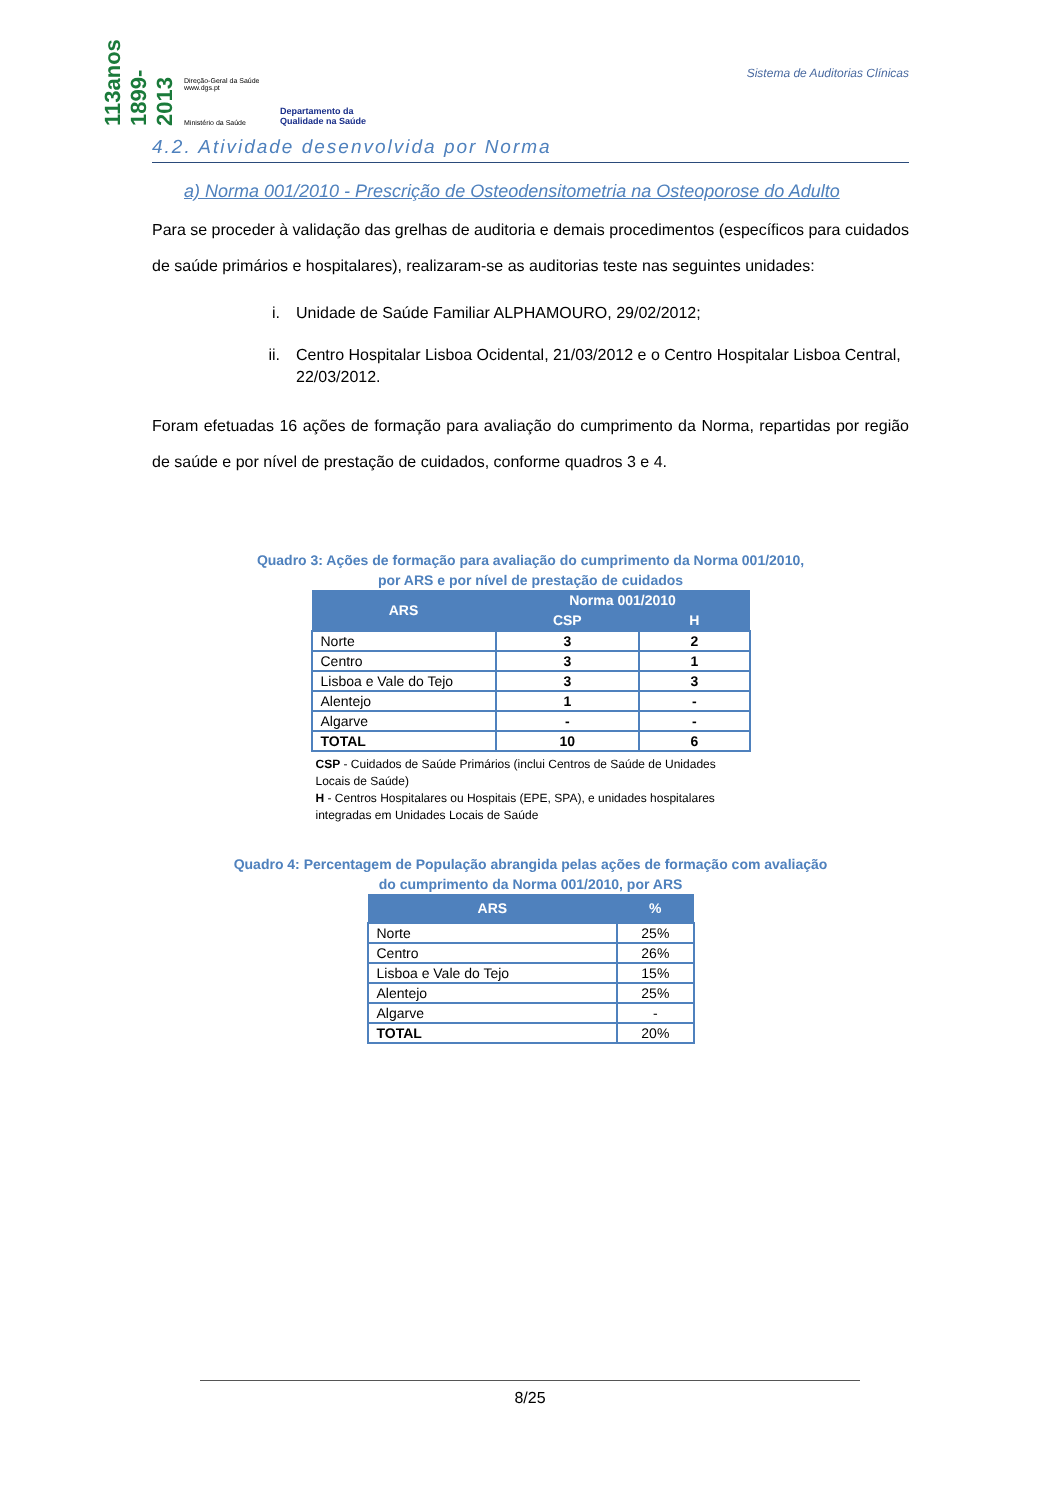113anos 1899-2013
Direção-Geral da Saúde www.dgs.pt
Ministério da Saúde
Departamento da
Qualidade na Saúde
Sistema de Auditorias Clínicas
4.2. Atividade desenvolvida por Norma
a) Norma 001/2010 - Prescrição de Osteodensitometria na Osteoporose do Adulto
Para se proceder à validação das grelhas de auditoria e demais procedimentos (específicos para cuidados de saúde primários e hospitalares), realizaram-se as auditorias teste nas seguintes unidades:
i. Unidade de Saúde Familiar ALPHAMOURO, 29/02/2012;
ii. Centro Hospitalar Lisboa Ocidental, 21/03/2012 e o Centro Hospitalar Lisboa Central, 22/03/2012.
Foram efetuadas 16 ações de formação para avaliação do cumprimento da Norma, repartidas por região de saúde e por nível de prestação de cuidados, conforme quadros 3 e 4.
Quadro 3: Ações de formação para avaliação do cumprimento da Norma 001/2010,
por ARS e por nível de prestação de cuidados
| ARS | Norma 001/2010 | |
| --- | --- | --- |
| | CSP | H |
| Norte | 3 | 2 |
| Centro | 3 | 1 |
| Lisboa e Vale do Tejo | 3 | 3 |
| Alentejo | 1 | - |
| Algarve | - | - |
| TOTAL | 10 | 6 |
CSP - Cuidados de Saúde Primários (inclui Centros de Saúde de Unidades Locais de Saúde)
H - Centros Hospitalares ou Hospitais (EPE, SPA), e unidades hospitalares integradas em Unidades Locais de Saúde
Quadro 4: Percentagem de População abrangida pelas ações de formação com avaliação
do cumprimento da Norma 001/2010, por ARS
| ARS | % |
| --- | --- |
| Norte | 25% |
| Centro | 26% |
| Lisboa e Vale do Tejo | 15% |
| Alentejo | 25% |
| Algarve | - |
| TOTAL | 20% |
8/25